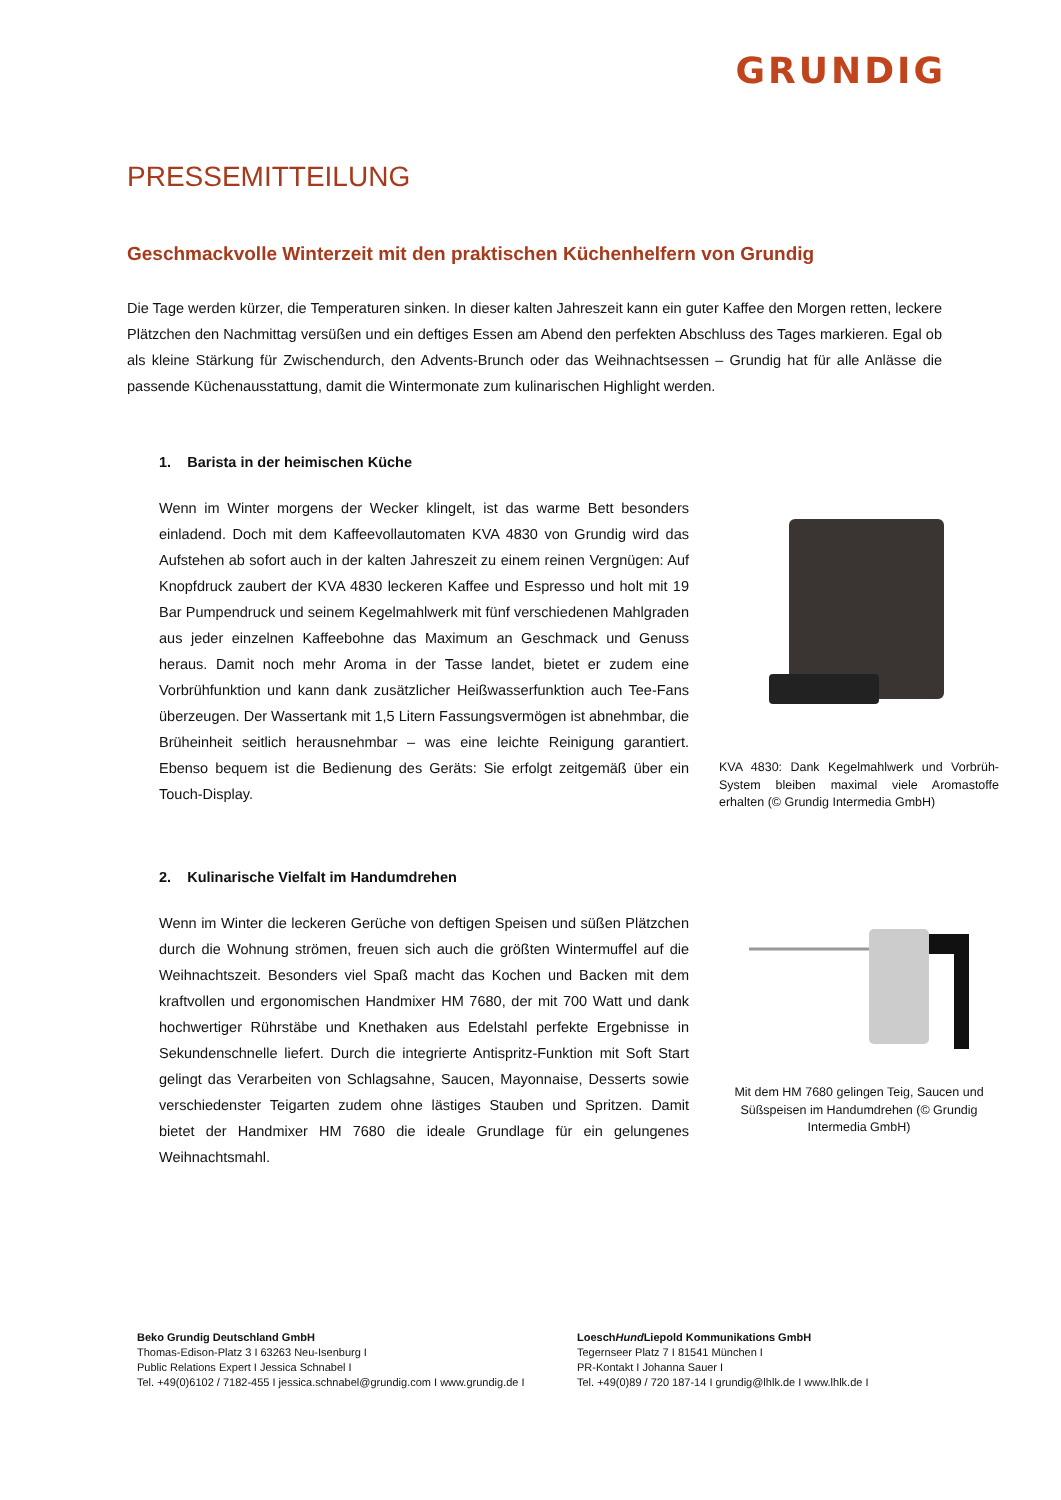GRUNDIG
PRESSEMITTEILUNG
Geschmackvolle Winterzeit mit den praktischen Küchenhelfern von Grundig
Die Tage werden kürzer, die Temperaturen sinken. In dieser kalten Jahreszeit kann ein guter Kaffee den Morgen retten, leckere Plätzchen den Nachmittag versüßen und ein deftiges Essen am Abend den perfekten Abschluss des Tages markieren. Egal ob als kleine Stärkung für Zwischendurch, den Advents-Brunch oder das Weihnachtsessen – Grundig hat für alle Anlässe die passende Küchenausstattung, damit die Wintermonate zum kulinarischen Highlight werden.
1. Barista in der heimischen Küche
Wenn im Winter morgens der Wecker klingelt, ist das warme Bett besonders einladend. Doch mit dem Kaffeevollautomaten KVA 4830 von Grundig wird das Aufstehen ab sofort auch in der kalten Jahreszeit zu einem reinen Vergnügen: Auf Knopfdruck zaubert der KVA 4830 leckeren Kaffee und Espresso und holt mit 19 Bar Pumpendruck und seinem Kegelmahlwerk mit fünf verschiedenen Mahlgraden aus jeder einzelnen Kaffeebohne das Maximum an Geschmack und Genuss heraus. Damit noch mehr Aroma in der Tasse landet, bietet er zudem eine Vorbrühfunktion und kann dank zusätzlicher Heißwasserfunktion auch Tee-Fans überzeugen. Der Wassertank mit 1,5 Litern Fassungsvermögen ist abnehmbar, die Brüheinheit seitlich herausnehmbar – was eine leichte Reinigung garantiert. Ebenso bequem ist die Bedienung des Geräts: Sie erfolgt zeitgemäß über ein Touch-Display.
KVA 4830: Dank Kegelmahlwerk und Vorbrüh-System bleiben maximal viele Aromastoffe erhalten (© Grundig Intermedia GmbH)
2. Kulinarische Vielfalt im Handumdrehen
Wenn im Winter die leckeren Gerüche von deftigen Speisen und süßen Plätzchen durch die Wohnung strömen, freuen sich auch die größten Wintermuffel auf die Weihnachtszeit. Besonders viel Spaß macht das Kochen und Backen mit dem kraftvollen und ergonomischen Handmixer HM 7680, der mit 700 Watt und dank hochwertiger Rührstäbe und Knethaken aus Edelstahl perfekte Ergebnisse in Sekundenschnelle liefert. Durch die integrierte Antispritz-Funktion mit Soft Start gelingt das Verarbeiten von Schlagsahne, Saucen, Mayonnaise, Desserts sowie verschiedenster Teigarten zudem ohne lästiges Stauben und Spritzen. Damit bietet der Handmixer HM 7680 die ideale Grundlage für ein gelungenes Weihnachtsmahl.
Mit dem HM 7680 gelingen Teig, Saucen und Süßspeisen im Handumdrehen (© Grundig Intermedia GmbH)
Beko Grundig Deutschland GmbH
Thomas-Edison-Platz 3 I 63263 Neu-Isenburg I
Public Relations Expert I Jessica Schnabel I
Tel. +49(0)6102 / 7182-455 I jessica.schnabel@grundig.com I www.grundig.de I
LoeschHund Liepold Kommunikations GmbH
Tegernseer Platz 7 I 81541 München I
PR-Kontakt I Johanna Sauer I
Tel. +49(0)89 / 720 187-14 I grundig@lhlk.de I www.lhlk.de I